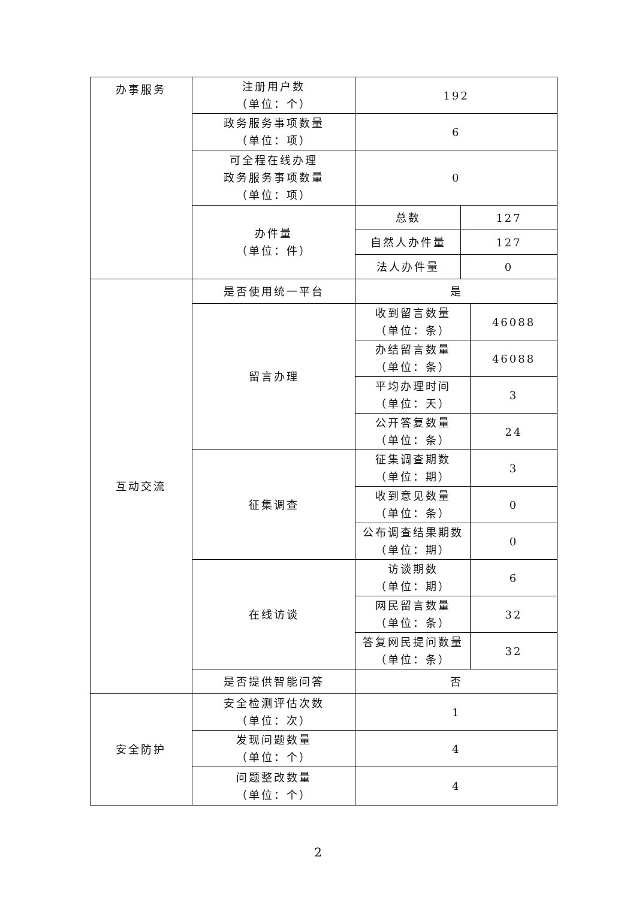| 办事服务 | 注册用户数 （单位：个） | 192 | | |
| | 政务服务事项数量 （单位：项） | 6 | | |
| | 可全程在线办理 政务服务事项数量 （单位：项） | 0 | | |
| | 办件量 （单位：件） | 总数 | 127 | |
| | | 自然人办件量 | 127 | |
| | | 法人办件量 | 0 | |
| 互动交流 | 是否使用统一平台 | 是 | | |
| | 留言办理 | 收到留言数量 （单位：条） | | 46088 |
| | | 办结留言数量 （单位：条） | | 46088 |
| | | 平均办理时间 （单位：天） | | 3 |
| | | 公开答复数量 （单位：条） | | 24 |
| | 征集调查 | 征集调查期数 （单位：期） | | 3 |
| | | 收到意见数量 （单位：条） | | 0 |
| | | 公布调查结果期数 （单位：期） | | 0 |
| | 在线访谈 | 访谈期数 （单位：期） | | 6 |
| | | 网民留言数量 （单位：条） | | 32 |
| | | 答复网民提问数量 （单位：条） | | 32 |
| | 是否提供智能问答 | 否 | | |
| 安全防护 | 安全检测评估次数 （单位：次） | 1 | | |
| | 发现问题数量 （单位：个） | 4 | | |
| | 问题整改数量 （单位：个） | 4 | | |
2